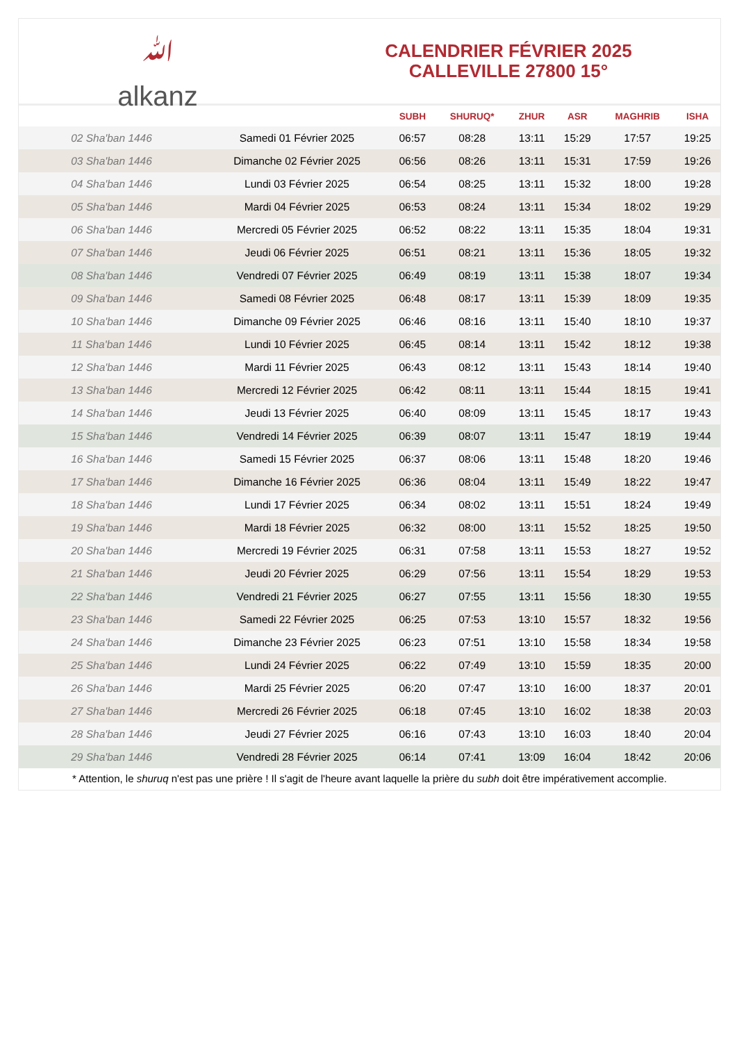ﷲ
alkanz
CALENDRIER FÉVRIER 2025
CALLEVILLE 27800 15°
| | | SUBH | SHURUQ* | ZHUR | ASR | MAGHRIB | ISHA |
| --- | --- | --- | --- | --- | --- | --- | --- |
| 02 Sha'ban 1446 | Samedi 01 Février 2025 | 06:57 | 08:28 | 13:11 | 15:29 | 17:57 | 19:25 |
| 03 Sha'ban 1446 | Dimanche 02 Février 2025 | 06:56 | 08:26 | 13:11 | 15:31 | 17:59 | 19:26 |
| 04 Sha'ban 1446 | Lundi 03 Février 2025 | 06:54 | 08:25 | 13:11 | 15:32 | 18:00 | 19:28 |
| 05 Sha'ban 1446 | Mardi 04 Février 2025 | 06:53 | 08:24 | 13:11 | 15:34 | 18:02 | 19:29 |
| 06 Sha'ban 1446 | Mercredi 05 Février 2025 | 06:52 | 08:22 | 13:11 | 15:35 | 18:04 | 19:31 |
| 07 Sha'ban 1446 | Jeudi 06 Février 2025 | 06:51 | 08:21 | 13:11 | 15:36 | 18:05 | 19:32 |
| 08 Sha'ban 1446 | Vendredi 07 Février 2025 | 06:49 | 08:19 | 13:11 | 15:38 | 18:07 | 19:34 |
| 09 Sha'ban 1446 | Samedi 08 Février 2025 | 06:48 | 08:17 | 13:11 | 15:39 | 18:09 | 19:35 |
| 10 Sha'ban 1446 | Dimanche 09 Février 2025 | 06:46 | 08:16 | 13:11 | 15:40 | 18:10 | 19:37 |
| 11 Sha'ban 1446 | Lundi 10 Février 2025 | 06:45 | 08:14 | 13:11 | 15:42 | 18:12 | 19:38 |
| 12 Sha'ban 1446 | Mardi 11 Février 2025 | 06:43 | 08:12 | 13:11 | 15:43 | 18:14 | 19:40 |
| 13 Sha'ban 1446 | Mercredi 12 Février 2025 | 06:42 | 08:11 | 13:11 | 15:44 | 18:15 | 19:41 |
| 14 Sha'ban 1446 | Jeudi 13 Février 2025 | 06:40 | 08:09 | 13:11 | 15:45 | 18:17 | 19:43 |
| 15 Sha'ban 1446 | Vendredi 14 Février 2025 | 06:39 | 08:07 | 13:11 | 15:47 | 18:19 | 19:44 |
| 16 Sha'ban 1446 | Samedi 15 Février 2025 | 06:37 | 08:06 | 13:11 | 15:48 | 18:20 | 19:46 |
| 17 Sha'ban 1446 | Dimanche 16 Février 2025 | 06:36 | 08:04 | 13:11 | 15:49 | 18:22 | 19:47 |
| 18 Sha'ban 1446 | Lundi 17 Février 2025 | 06:34 | 08:02 | 13:11 | 15:51 | 18:24 | 19:49 |
| 19 Sha'ban 1446 | Mardi 18 Février 2025 | 06:32 | 08:00 | 13:11 | 15:52 | 18:25 | 19:50 |
| 20 Sha'ban 1446 | Mercredi 19 Février 2025 | 06:31 | 07:58 | 13:11 | 15:53 | 18:27 | 19:52 |
| 21 Sha'ban 1446 | Jeudi 20 Février 2025 | 06:29 | 07:56 | 13:11 | 15:54 | 18:29 | 19:53 |
| 22 Sha'ban 1446 | Vendredi 21 Février 2025 | 06:27 | 07:55 | 13:11 | 15:56 | 18:30 | 19:55 |
| 23 Sha'ban 1446 | Samedi 22 Février 2025 | 06:25 | 07:53 | 13:10 | 15:57 | 18:32 | 19:56 |
| 24 Sha'ban 1446 | Dimanche 23 Février 2025 | 06:23 | 07:51 | 13:10 | 15:58 | 18:34 | 19:58 |
| 25 Sha'ban 1446 | Lundi 24 Février 2025 | 06:22 | 07:49 | 13:10 | 15:59 | 18:35 | 20:00 |
| 26 Sha'ban 1446 | Mardi 25 Février 2025 | 06:20 | 07:47 | 13:10 | 16:00 | 18:37 | 20:01 |
| 27 Sha'ban 1446 | Mercredi 26 Février 2025 | 06:18 | 07:45 | 13:10 | 16:02 | 18:38 | 20:03 |
| 28 Sha'ban 1446 | Jeudi 27 Février 2025 | 06:16 | 07:43 | 13:10 | 16:03 | 18:40 | 20:04 |
| 29 Sha'ban 1446 | Vendredi 28 Février 2025 | 06:14 | 07:41 | 13:09 | 16:04 | 18:42 | 20:06 |
* Attention, le shuruq n'est pas une prière ! Il s'agit de l'heure avant laquelle la prière du subh doit être impérativement accomplie.